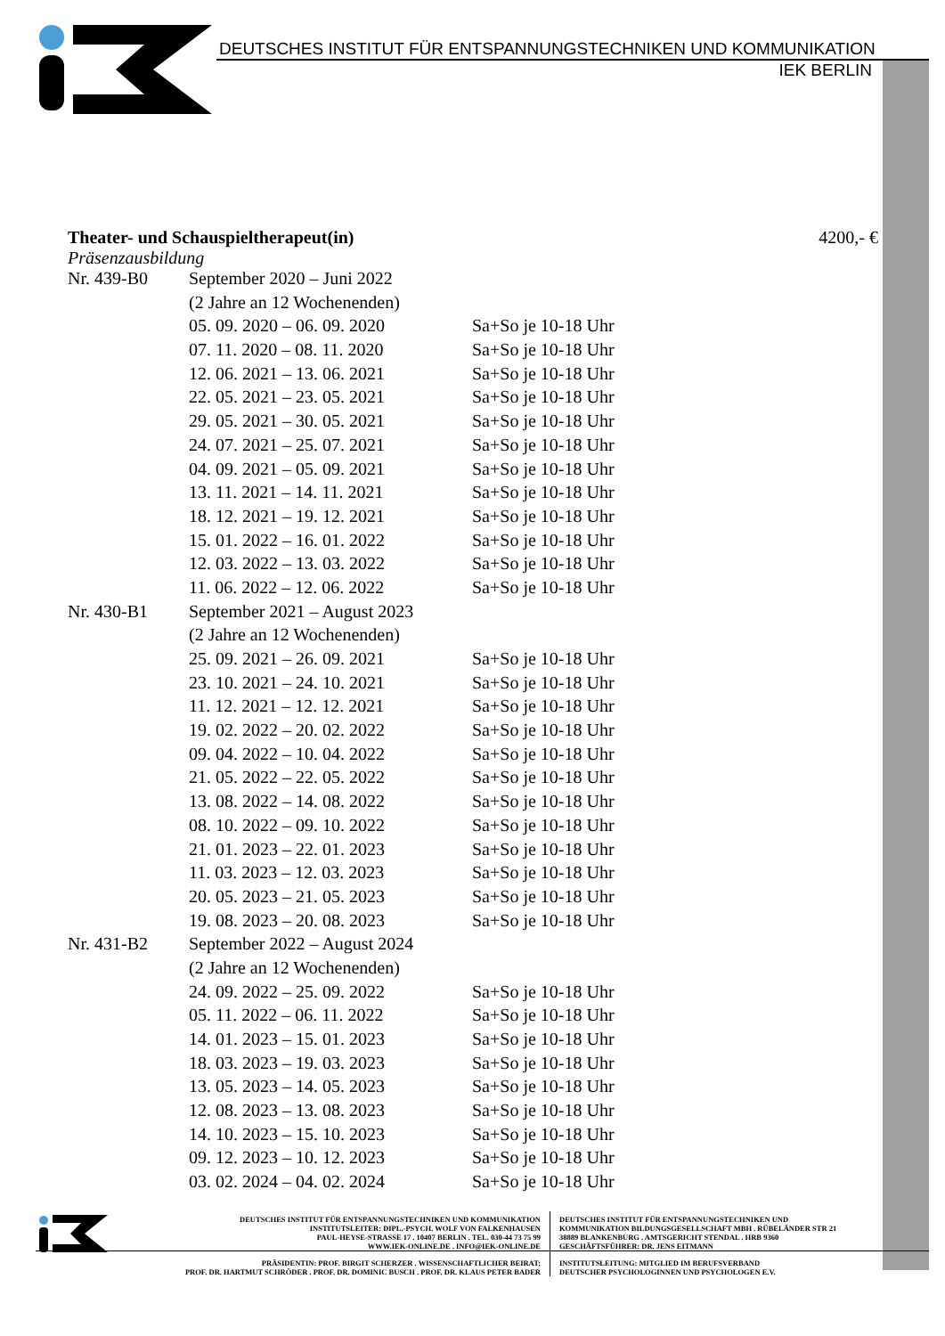DEUTSCHES INSTITUT FÜR ENTSPANNUNGSTECHNIKEN UND KOMMUNIKATION
IEK BERLIN
Theater- und Schauspieltherapeut(in) 4200,- €
Präsenzausbildung
| Nr. 439-B0 | September 2020 – Juni 2022 | |
| | (2 Jahre an 12 Wochenenden) | |
| | 05. 09. 2020 – 06. 09. 2020 | Sa+So je 10-18 Uhr |
| | 07. 11. 2020 – 08. 11. 2020 | Sa+So je 10-18 Uhr |
| | 12. 06. 2021 – 13. 06. 2021 | Sa+So je 10-18 Uhr |
| | 22. 05. 2021 – 23. 05. 2021 | Sa+So je 10-18 Uhr |
| | 29. 05. 2021 – 30. 05. 2021 | Sa+So je 10-18 Uhr |
| | 24. 07. 2021 – 25. 07. 2021 | Sa+So je 10-18 Uhr |
| | 04. 09. 2021 – 05. 09. 2021 | Sa+So je 10-18 Uhr |
| | 13. 11. 2021 – 14. 11. 2021 | Sa+So je 10-18 Uhr |
| | 18. 12. 2021 – 19. 12. 2021 | Sa+So je 10-18 Uhr |
| | 15. 01. 2022 – 16. 01. 2022 | Sa+So je 10-18 Uhr |
| | 12. 03. 2022 – 13. 03. 2022 | Sa+So je 10-18 Uhr |
| | 11. 06. 2022 – 12. 06. 2022 | Sa+So je 10-18 Uhr |
| Nr. 430-B1 | September 2021 – August 2023 | |
| | (2 Jahre an 12 Wochenenden) | |
| | 25. 09. 2021 – 26. 09. 2021 | Sa+So je 10-18 Uhr |
| | 23. 10. 2021 – 24. 10. 2021 | Sa+So je 10-18 Uhr |
| | 11. 12. 2021 – 12. 12. 2021 | Sa+So je 10-18 Uhr |
| | 19. 02. 2022 – 20. 02. 2022 | Sa+So je 10-18 Uhr |
| | 09. 04. 2022 – 10. 04. 2022 | Sa+So je 10-18 Uhr |
| | 21. 05. 2022 – 22. 05. 2022 | Sa+So je 10-18 Uhr |
| | 13. 08. 2022 – 14. 08. 2022 | Sa+So je 10-18 Uhr |
| | 08. 10. 2022 – 09. 10. 2022 | Sa+So je 10-18 Uhr |
| | 21. 01. 2023 – 22. 01. 2023 | Sa+So je 10-18 Uhr |
| | 11. 03. 2023 – 12. 03. 2023 | Sa+So je 10-18 Uhr |
| | 20. 05. 2023 – 21. 05. 2023 | Sa+So je 10-18 Uhr |
| | 19. 08. 2023 – 20. 08. 2023 | Sa+So je 10-18 Uhr |
| Nr. 431-B2 | September 2022 – August 2024 | |
| | (2 Jahre an 12 Wochenenden) | |
| | 24. 09. 2022 – 25. 09. 2022 | Sa+So je 10-18 Uhr |
| | 05. 11. 2022 – 06. 11. 2022 | Sa+So je 10-18 Uhr |
| | 14. 01. 2023 – 15. 01. 2023 | Sa+So je 10-18 Uhr |
| | 18. 03. 2023 – 19. 03. 2023 | Sa+So je 10-18 Uhr |
| | 13. 05. 2023 – 14. 05. 2023 | Sa+So je 10-18 Uhr |
| | 12. 08. 2023 – 13. 08. 2023 | Sa+So je 10-18 Uhr |
| | 14. 10. 2023 – 15. 10. 2023 | Sa+So je 10-18 Uhr |
| | 09. 12. 2023 – 10. 12. 2023 | Sa+So je 10-18 Uhr |
| | 03. 02. 2024 – 04. 02. 2024 | Sa+So je 10-18 Uhr |
DEUTSCHES INSTITUT FÜR ENTSPANNUNGSTECHNIKEN UND KOMMUNIKATION
INSTITUTSLEITER: DIPL.-PSYCH. WOLF VON FALKENHAUSEN
PAUL-HEYSE-STRASSE 17 . 10407 BERLIN . TEL. 030-44 73 75 99
WWW.IEK-ONLINE.DE . INFO@IEK-ONLINE.DE
DEUTSCHES INSTITUT FÜR ENTSPANNUNGSTECHNIKEN UND
KOMMUNIKATION BILDUNGSGESELLSCHAFT MBH . RÜBELÄNDER STR 21
38889 BLANKENBURG . AMTSGERICHT STENDAL . HRB 9360
GESCHÄFTSFÜHRER: DR. JENS EITMANN
PRÄSIDENTIN: PROF. BIRGIT SCHERZER . WISSENSCHAFTLICHER BEIRAT:
PROF. DR. HARTMUT SCHRÖDER . PROF. DR. DOMINIC BUSCH . PROF. DR. KLAUS PETER BADER
INSTITUTSLEITUNG: MITGLIED IM BERUFSVERBAND
DEUTSCHER PSYCHOLOGINNEN UND PSYCHOLOGEN E.V.